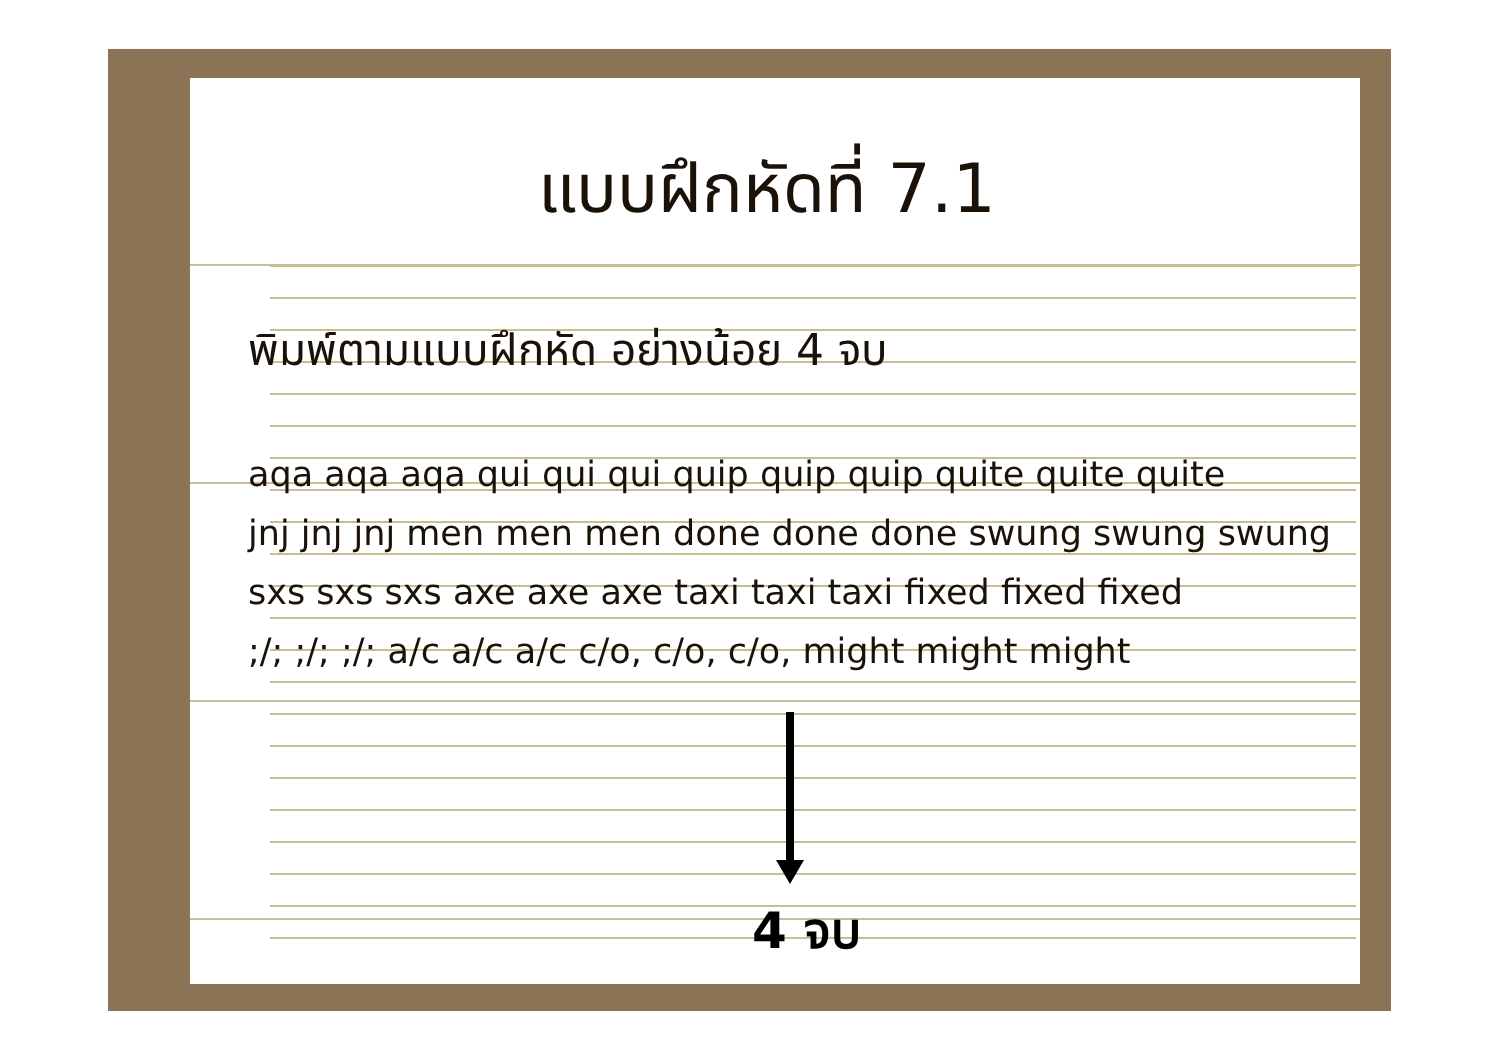แบบฝึกหัดที่ 7.1
พิมพ์ตามแบบฝึกหัด อย่างน้อย 4 จบ
aqa aqa aqa qui qui qui quip quip quip quite quite quite
jnj jnj jnj men men men done done done swung swung swung
sxs sxs sxs axe axe axe taxi taxi taxi fixed fixed fixed
;/; ;/; ;/; a/c a/c a/c c/o, c/o, c/o, might might might
4 จบ